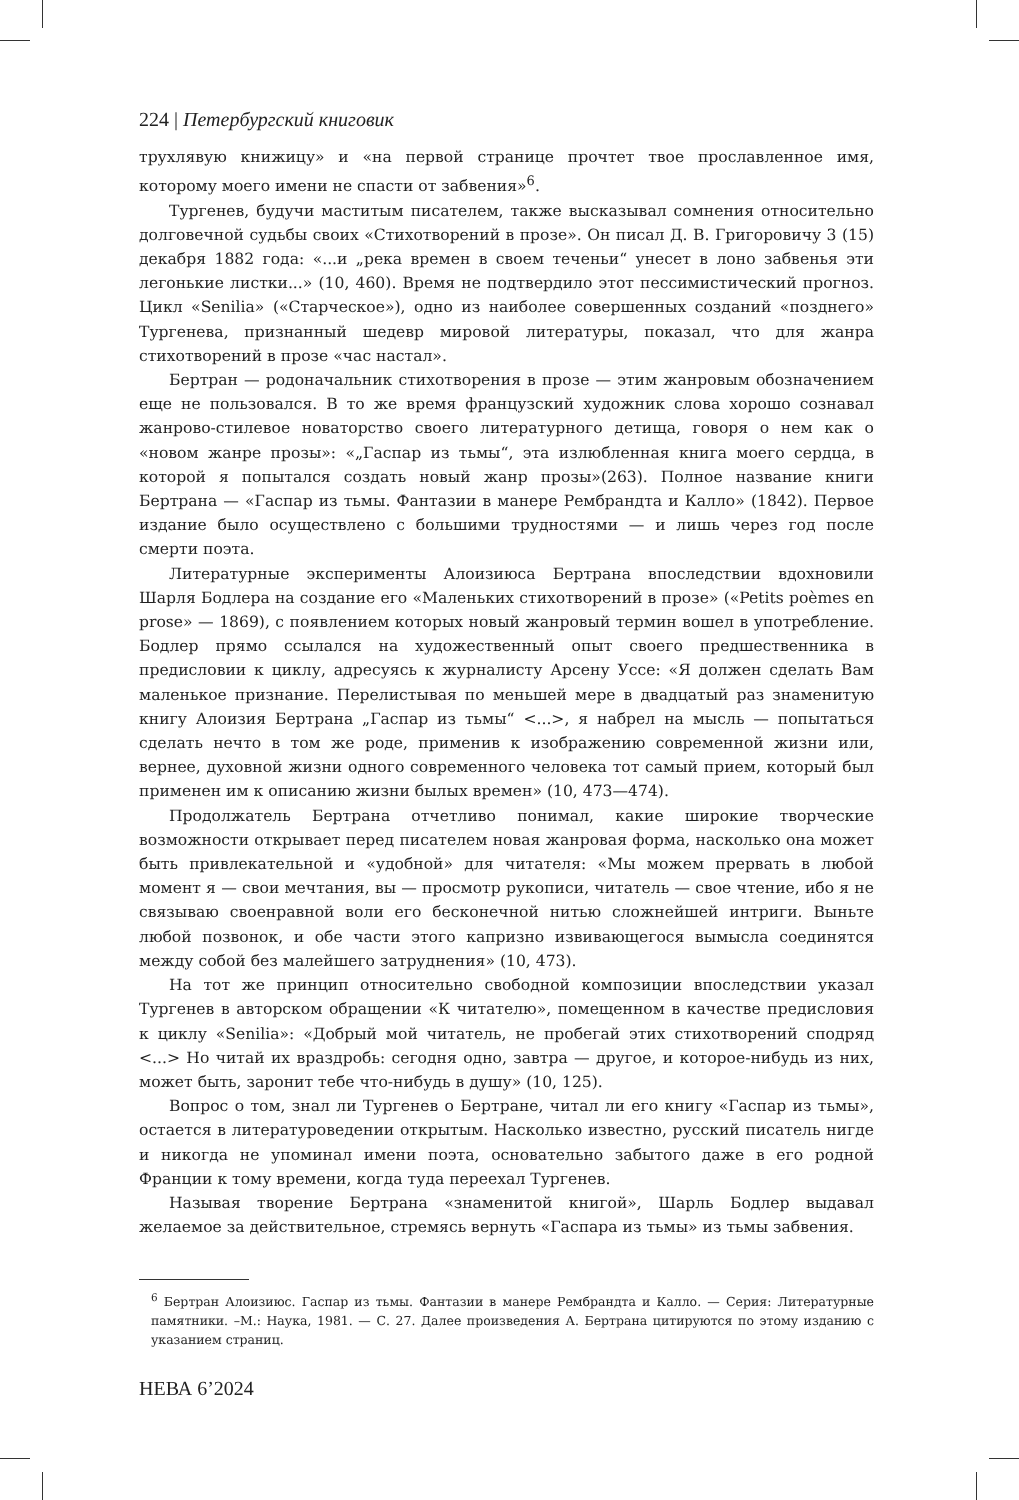224 | Петербургский книговик
трухлявую книжицу» и «на первой странице прочтет твое прославленное имя, которому моего имени не спасти от забвения»<sup>6</sup>.
Тургенев, будучи маститым писателем, также высказывал сомнения относительно долговечной судьбы своих «Стихотворений в прозе». Он писал Д. В. Григоровичу 3 (15) декабря 1882 года: «...и „река времен в своем теченьи“ унесет в лоно забвенья эти легонькие листки...» (10, 460). Время не подтвердило этот пессимистический прогноз. Цикл «Senilia» («Старческое»), одно из наиболее совершенных созданий «позднего» Тургенева, признанный шедевр мировой литературы, показал, что для жанра стихотворений в прозе «час настал».
Бертран — родоначальник стихотворения в прозе — этим жанровым обозначением еще не пользовался. В то же время французский художник слова хорошо сознавал жанрово-стилевое новаторство своего литературного детища, говоря о нем как о «новом жанре прозы»: «„Гаспар из тьмы“, эта излюбленная книга моего сердца, в которой я попытался создать новый жанр прозы»(263). Полное название книги Бертрана — «Гаспар из тьмы. Фантазии в манере Рембрандта и Калло» (1842). Первое издание было осуществлено с большими трудностями — и лишь через год после смерти поэта.
Литературные эксперименты Алоизиюса Бертрана впоследствии вдохновили Шарля Бодлера на создание его «Маленьких стихотворений в прозе» («Petits poèmes en prose» — 1869), с появлением которых новый жанровый термин вошел в употребление. Бодлер прямо ссылался на художественный опыт своего предшественника в предисловии к циклу, адресуясь к журналисту Арсену Уссе: «Я должен сделать Вам маленькое признание. Перелистывая по меньшей мере в двадцатый раз знаменитую книгу Алоизия Бертрана „Гаспар из тьмы“ <...>, я набрел на мысль — попытаться сделать нечто в том же роде, применив к изображению современной жизни или, вернее, духовной жизни одного современного человека тот самый прием, который был применен им к описанию жизни былых времен» (10, 473—474).
Продолжатель Бертрана отчетливо понимал, какие широкие творческие возможности открывает перед писателем новая жанровая форма, насколько она может быть привлекательной и «удобной» для читателя: «Мы можем прервать в любой момент я — свои мечтания, вы — просмотр рукописи, читатель — свое чтение, ибо я не связываю своенравной воли его бесконечной нитью сложнейшей интриги. Выньте любой позвонок, и обе части этого капризно извивающегося вымысла соединятся между собой без малейшего затруднения» (10, 473).
На тот же принцип относительно свободной композиции впоследствии указал Тургенев в авторском обращении «К читателю», помещенном в качестве предисловия к циклу «Senilia»: «Добрый мой читатель, не пробегай этих стихотворений сподряд <...> Но читай их враздробь: сегодня одно, завтра — другое, и которое-нибудь из них, может быть, заронит тебе что-нибудь в душу» (10, 125).
Вопрос о том, знал ли Тургенев о Бертране, читал ли его книгу «Гаспар из тьмы», остается в литературоведении открытым. Насколько известно, русский писатель нигде и никогда не упоминал имени поэта, основательно забытого даже в его родной Франции к тому времени, когда туда переехал Тургенев.
Называя творение Бертрана «знаменитой книгой», Шарль Бодлер выдавал желаемое за действительное, стремясь вернуть «Гаспара из тьмы» из тьмы забвения.
<sup>6</sup> Бертран Алоизиюс. Гаспар из тьмы. Фантазии в манере Рембрандта и Калло. — Серия: Литературные памятники. –М.: Наука, 1981. — С. 27. Далее произведения А. Бертрана цитируются по этому изданию с указанием страниц.
НЕВА 6’2024